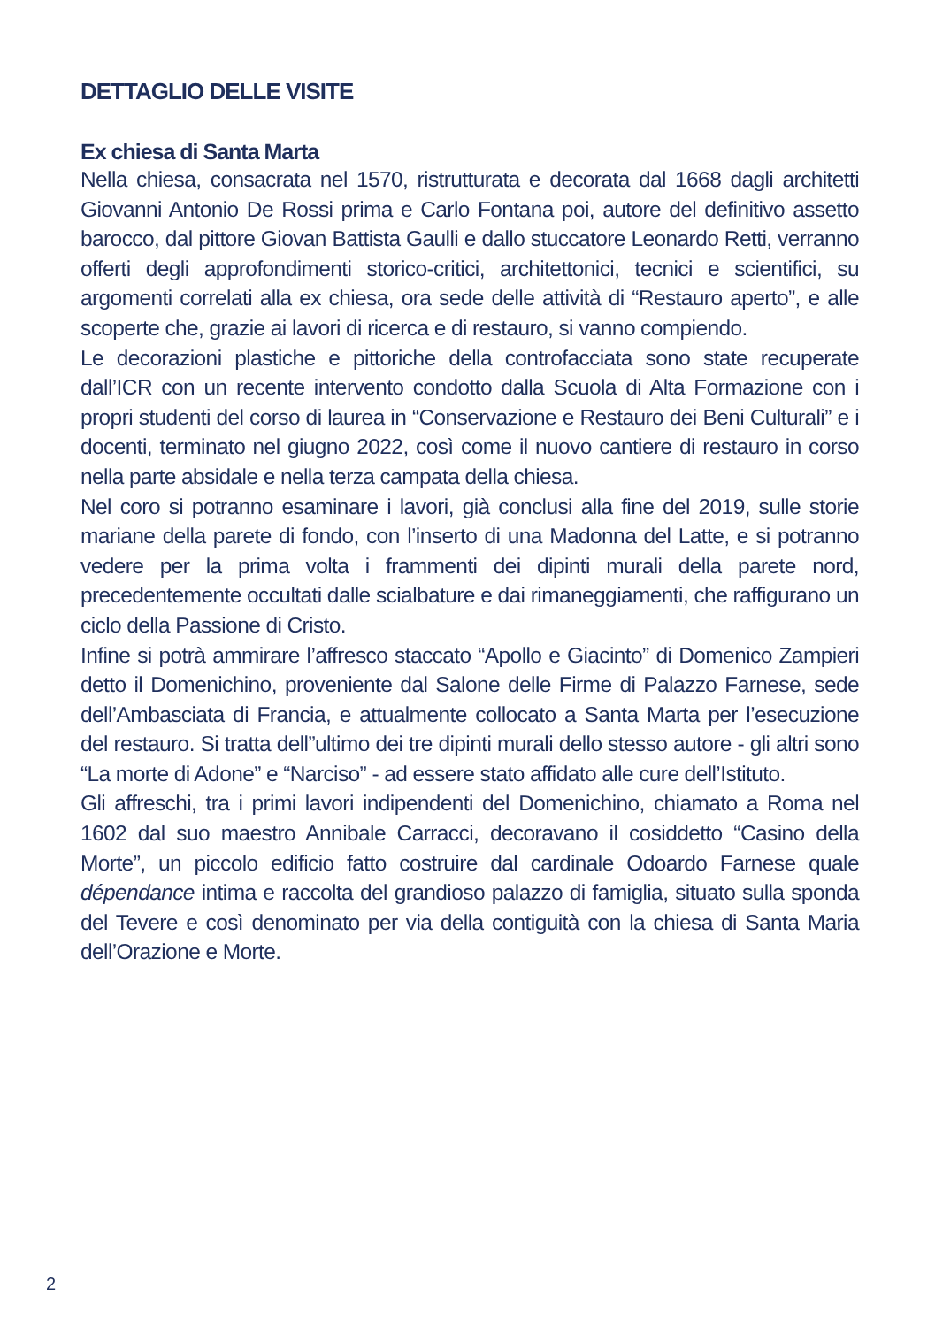DETTAGLIO DELLE VISITE
Ex chiesa di Santa Marta
Nella chiesa, consacrata nel 1570, ristrutturata e decorata dal 1668 dagli architetti Giovanni Antonio De Rossi prima e Carlo Fontana poi, autore del definitivo assetto barocco, dal pittore Giovan Battista Gaulli e dallo stuccatore Leonardo Retti, verranno offerti degli approfondimenti storico-critici, architettonici, tecnici e scientifici, su argomenti correlati alla ex chiesa, ora sede delle attività di “Restauro aperto”, e alle scoperte che, grazie ai lavori di ricerca e di restauro, si vanno compiendo.
Le decorazioni plastiche e pittoriche della controfacciata sono state recuperate dall’ICR con un recente intervento condotto dalla Scuola di Alta Formazione con i propri studenti del corso di laurea in “Conservazione e Restauro dei Beni Culturali” e i docenti, terminato nel giugno 2022, così come il nuovo cantiere di restauro in corso nella parte absidale e nella terza campata della chiesa.
Nel coro si potranno esaminare i lavori, già conclusi alla fine del 2019, sulle storie mariane della parete di fondo, con l’inserto di una Madonna del Latte, e si potranno vedere per la prima volta i frammenti dei dipinti murali della parete nord, precedentemente occultati dalle scialbature e dai rimaneggiamenti, che raffigurano un ciclo della Passione di Cristo.
Infine si potrà ammirare l’affresco staccato “Apollo e Giacinto” di Domenico Zampieri detto il Domenichino, proveniente dal Salone delle Firme di Palazzo Farnese, sede dell’Ambasciata di Francia, e attualmente collocato a Santa Marta per l’esecuzione del restauro. Si tratta dell”ultimo dei tre dipinti murali dello stesso autore - gli altri sono “La morte di Adone” e “Narciso” - ad essere stato affidato alle cure dell’Istituto.
Gli affreschi, tra i primi lavori indipendenti del Domenichino, chiamato a Roma nel 1602 dal suo maestro Annibale Carracci, decoravano il cosiddetto “Casino della Morte”, un piccolo edificio fatto costruire dal cardinale Odoardo Farnese quale dépendance intima e raccolta del grandioso palazzo di famiglia, situato sulla sponda del Tevere e così denominato per via della contiguità con la chiesa di Santa Maria dell’Orazione e Morte.
2